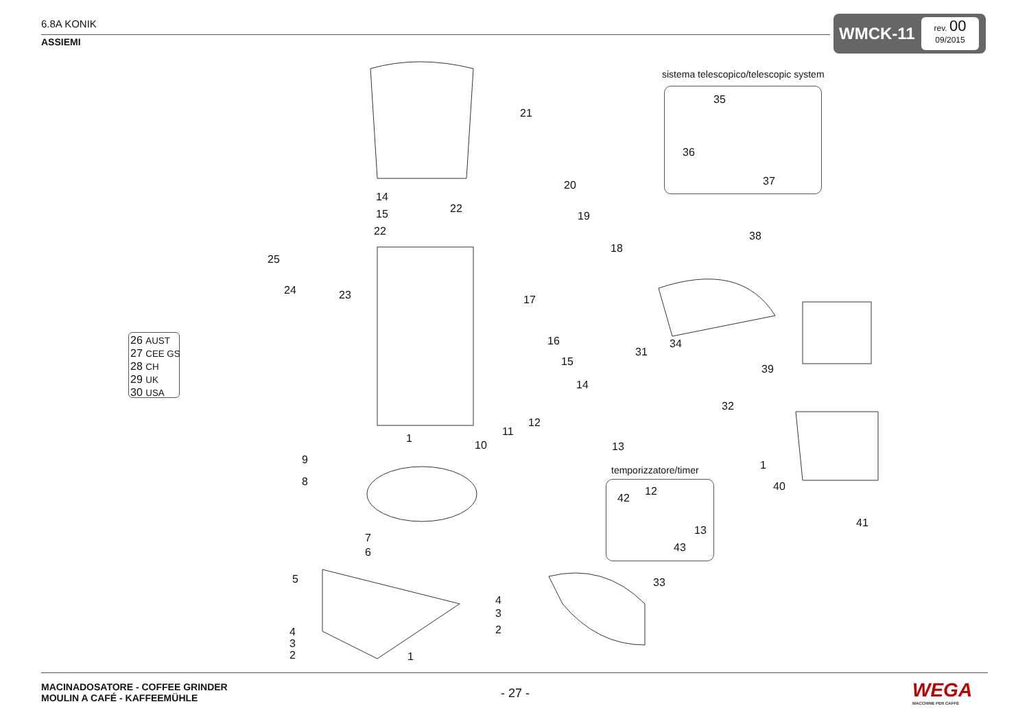6.8A KONIK
ASSIEMI
WMCK-11
rev. 00
09/2015
sistema telescopico/telescopic system
35
36
37
21
20
19
18
17
16
15
14
14
15 22
22
25
24 23
38
34
31
39
26 AUST
27 CEE GS
28 CH
29 UK
30 USA
32
12
11
13
10
1
1
9
8
temporizzatore/timer
12
42
13
43
40
41
7
6
5 33
4
3
2
4
3
2 1
MACINADOSATORE - COFFEE GRINDER
MOULIN A CAFÉ - KAFFEEMÜHLE
- 27 - WEGA
MACCHINE PER CAFFÈ